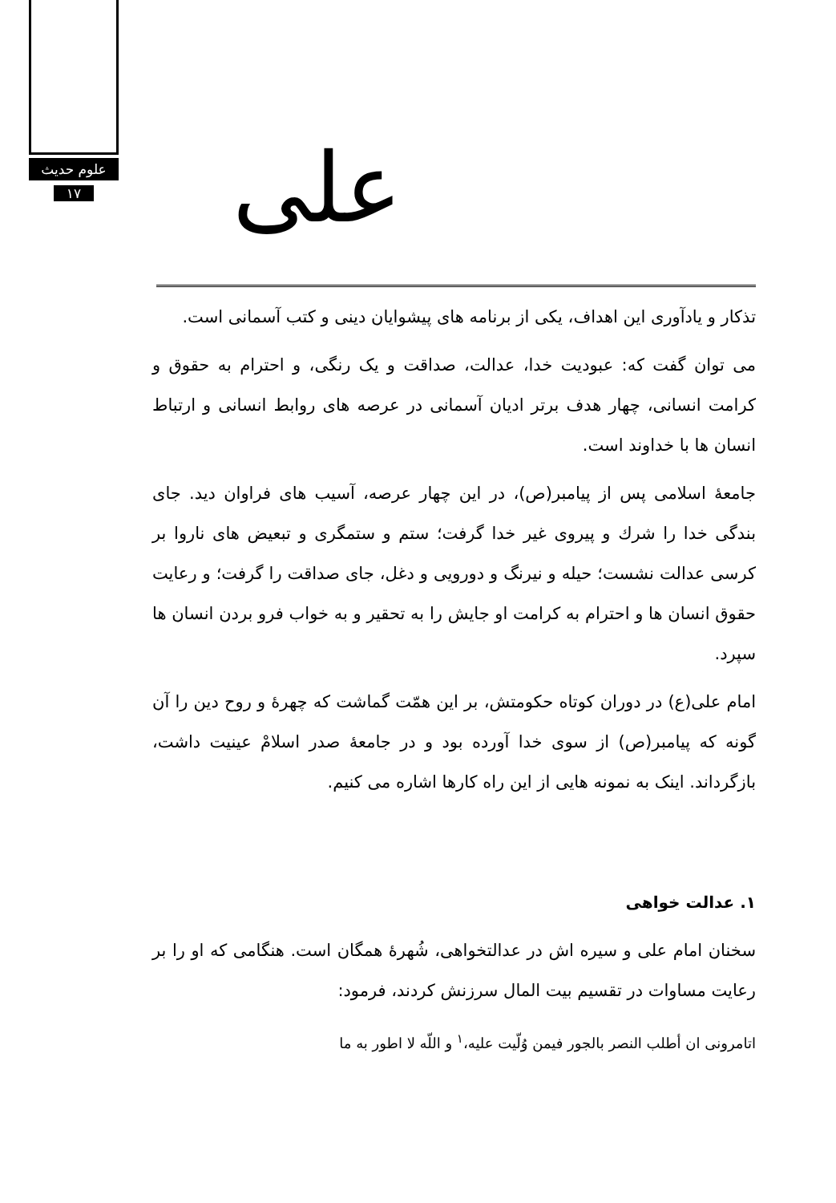علوم حدیث
۱۷
علی
تذکار و یادآوری این اهداف، یکی از برنامه های پیشوایان دینی و کتب آسمانی است.
می توان گفت که: عبودیت خدا، عدالت، صداقت و یک رنگی، و احترام به حقوق و کرامت انسانی، چهار هدف برتر ادیان آسمانی در عرصه های روابط انسانی و ارتباط انسان ها با خداوند است.
جامعهٔ اسلامی پس از پیامبر(ص)، در این چهار عرصه، آسیب های فراوان دید. جای بندگی خدا را شرك و پیروی غیر خدا گرفت؛ ستم و ستمگری و تبعیض های ناروا بر کرسی عدالت نشست؛ حیله و نیرنگ و دورویی و دغل، جای صداقت را گرفت؛ و رعایت حقوق انسان ها و احترام به کرامت او جایش را به تحقیر و به خواب فرو بردن انسان ها سپرد.
امام علی(ع) در دوران کوتاه حکومتش، بر این همّت گماشت که چهرهٔ و روح دین را آن گونه که پیامبر(ص) از سوی خدا آورده بود و در جامعهٔ صدر اسلامْ عینیت داشت، بازگرداند. اینک به نمونه هایی از این راه کارها اشاره می کنیم.
۱. عدالت خواهی
سخنان امام علی و سیره اش در عدالتخواهی، شُهرهٔ همگان است. هنگامی که او را بر رعایت مساوات در تقسیم بیت المال سرزنش کردند، فرمود:
اتامرونی ان أطلب النصر بالجور فیمن وُلّیت علیه،<sup>۱</sup> و اللّه لا اطور به ما